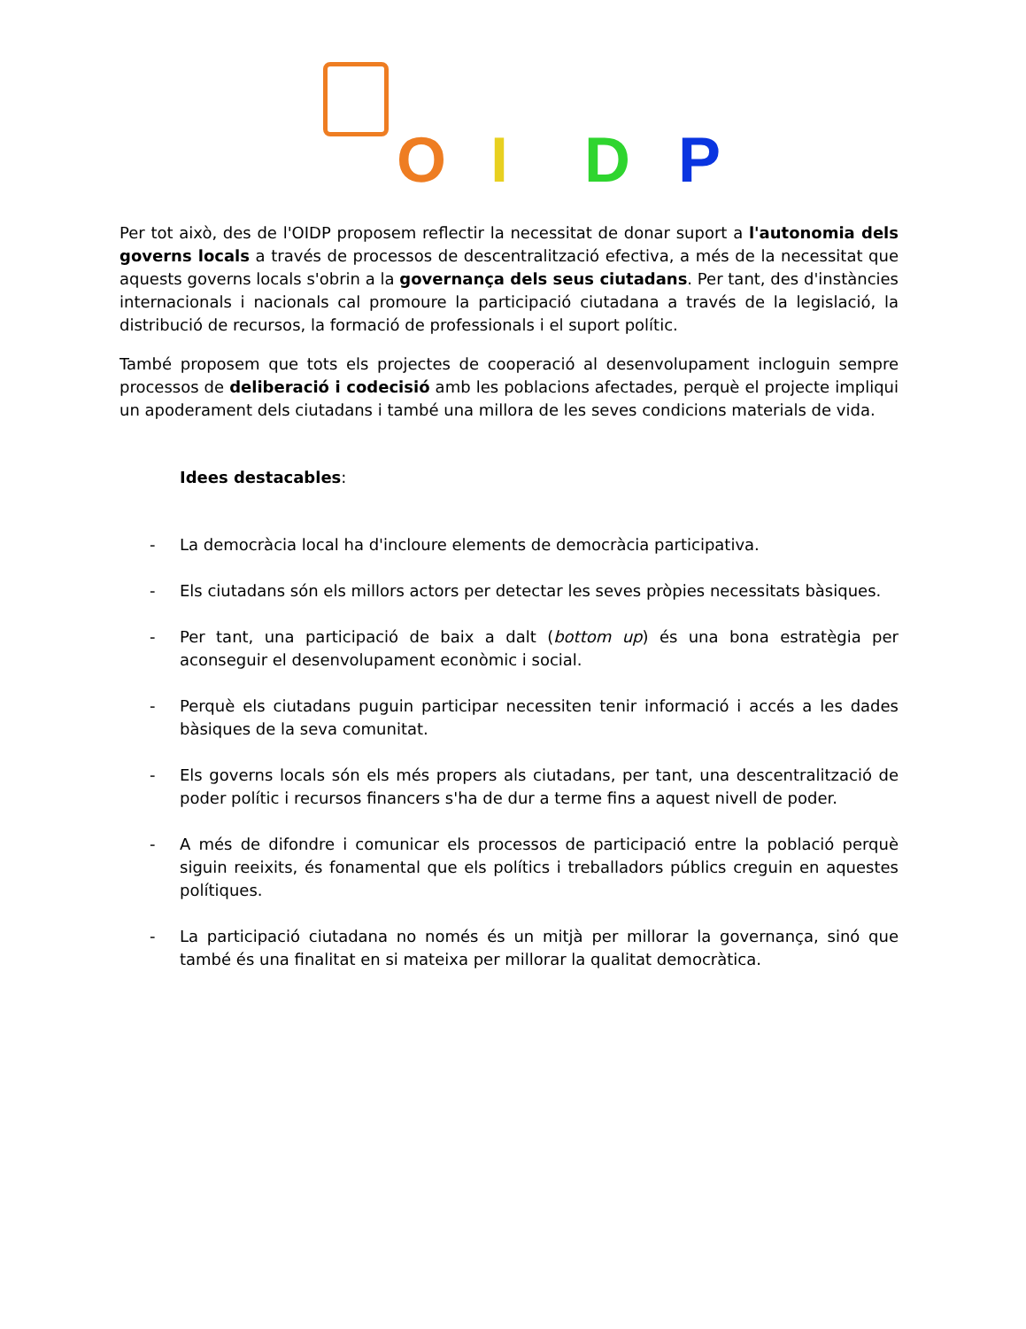OIDP
Per tot això, des de l'OIDP proposem reflectir la necessitat de donar suport a l'autonomia dels governs locals a través de processos de descentralització efectiva, a més de la necessitat que aquests governs locals s'obrin a la governança dels seus ciutadans. Per tant, des d'instàncies internacionals i nacionals cal promoure la participació ciutadana a través de la legislació, la distribució de recursos, la formació de professionals i el suport polític.
També proposem que tots els projectes de cooperació al desenvolupament incloguin sempre processos de deliberació i codecisió amb les poblacions afectades, perquè el projecte impliqui un apoderament dels ciutadans i també una millora de les seves condicions materials de vida.
Idees destacables:
- La democràcia local ha d'incloure elements de democràcia participativa.
- Els ciutadans són els millors actors per detectar les seves pròpies necessitats bàsiques.
- Per tant, una participació de baix a dalt (bottom up) és una bona estratègia per aconseguir el desenvolupament econòmic i social.
- Perquè els ciutadans puguin participar necessiten tenir informació i accés a les dades bàsiques de la seva comunitat.
- Els governs locals són els més propers als ciutadans, per tant, una descentralització de poder polític i recursos financers s'ha de dur a terme fins a aquest nivell de poder.
- A més de difondre i comunicar els processos de participació entre la població perquè siguin reeixits, és fonamental que els polítics i treballadors públics creguin en aquestes polítiques.
- La participació ciutadana no només és un mitjà per millorar la governança, sinó que també és una finalitat en si mateixa per millorar la qualitat democràtica.